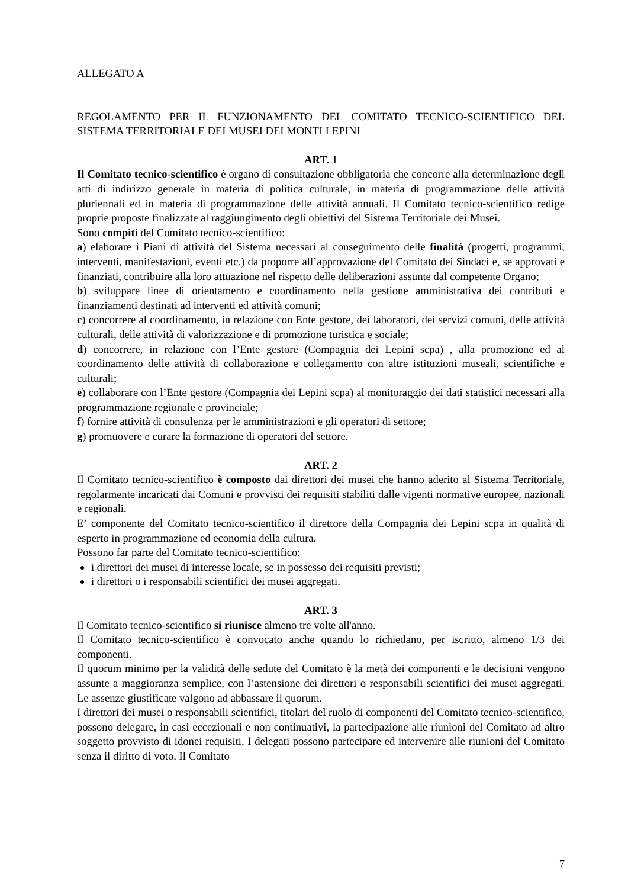ALLEGATO A
REGOLAMENTO PER IL FUNZIONAMENTO DEL COMITATO TECNICO-SCIENTIFICO DEL SISTEMA TERRITORIALE DEI MUSEI DEI MONTI LEPINI
ART. 1
Il Comitato tecnico-scientifico è organo di consultazione obbligatoria che concorre alla determinazione degli atti di indirizzo generale in materia di politica culturale, in materia di programmazione delle attività pluriennali ed in materia di programmazione delle attività annuali. Il Comitato tecnico-scientifico redige proprie proposte finalizzate al raggiungimento degli obiettivi del Sistema Territoriale dei Musei.
Sono compiti del Comitato tecnico-scientifico:
a) elaborare i Piani di attività del Sistema necessari al conseguimento delle finalità (progetti, programmi, interventi, manifestazioni, eventi etc.) da proporre all’approvazione del Comitato dei Sindaci e, se approvati e finanziati, contribuire alla loro attuazione nel rispetto delle deliberazioni assunte dal competente Organo;
b) sviluppare linee di orientamento e coordinamento nella gestione amministrativa dei contributi e finanziamenti destinati ad interventi ed attività comuni;
c) concorrere al coordinamento, in relazione con Ente gestore, dei laboratori, dei servizi comuni, delle attività culturali, delle attività di valorizzazione e di promozione turistica e sociale;
d) concorrere, in relazione con l’Ente gestore (Compagnia dei Lepini scpa) , alla promozione ed al coordinamento delle attività di collaborazione e collegamento con altre istituzioni museali, scientifiche e culturali;
e) collaborare con l’Ente gestore (Compagnia dei Lepini scpa) al monitoraggio dei dati statistici necessari alla programmazione regionale e provinciale;
f) fornire attività di consulenza per le amministrazioni e gli operatori di settore;
g) promuovere e curare la formazione di operatori del settore.
ART. 2
Il Comitato tecnico-scientifico è composto dai direttori dei musei che hanno aderito al Sistema Territoriale, regolarmente incaricati dai Comuni e provvisti dei requisiti stabiliti dalle vigenti normative europee, nazionali e regionali.
E’ componente del Comitato tecnico-scientifico il direttore della Compagnia dei Lepini scpa in qualità di esperto in programmazione ed economia della cultura.
Possono far parte del Comitato tecnico-scientifico:
i direttori dei musei di interesse locale, se in possesso dei requisiti previsti;
i direttori o i responsabili scientifici dei musei aggregati.
ART. 3
Il Comitato tecnico-scientifico si riunisce almeno tre volte all'anno.
Il Comitato tecnico-scientifico è convocato anche quando lo richiedano, per iscritto, almeno 1/3 dei componenti.
Il quorum minimo per la validità delle sedute del Comitato è la metà dei componenti e le decisioni vengono assunte a maggioranza semplice, con l’astensione dei direttori o responsabili scientifici dei musei aggregati. Le assenze giustificate valgono ad abbassare il quorum.
I direttori dei musei o responsabili scientifici, titolari del ruolo di componenti del Comitato tecnico-scientifico, possono delegare, in casi eccezionali e non continuativi, la partecipazione alle riunioni del Comitato ad altro soggetto provvisto di idonei requisiti. I delegati possono partecipare ed intervenire alle riunioni del Comitato senza il diritto di voto. Il Comitato
7